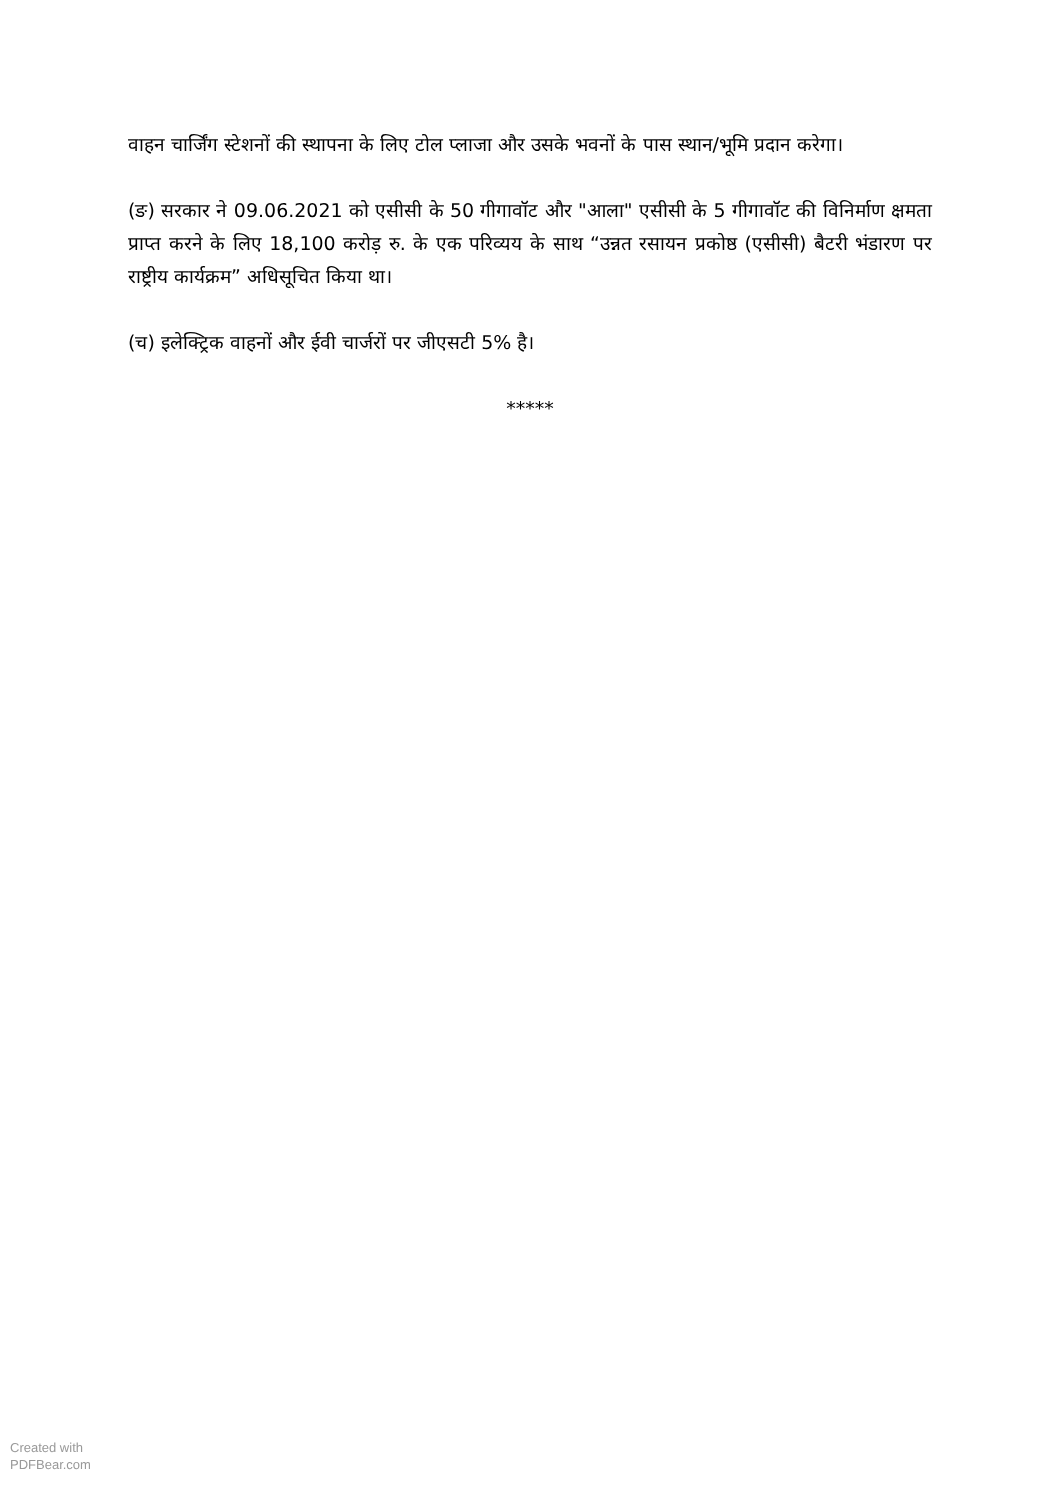वाहन चार्जिंग स्टेशनों की स्थापना के लिए टोल प्लाजा और उसके भवनों के पास स्थान/भूमि प्रदान करेगा।
(ङ) सरकार ने 09.06.2021 को एसीसी के 50 गीगावॉट और "आला" एसीसी के 5 गीगावॉट की विनिर्माण क्षमता प्राप्त करने के लिए 18,100 करोड़ रु. के एक परिव्यय के साथ “उन्नत रसायन प्रकोष्ठ (एसीसी) बैटरी भंडारण पर राष्ट्रीय कार्यक्रम” अधिसूचित किया था।
(च) इलेक्ट्रिक वाहनों और ईवी चार्जरों पर जीएसटी 5% है।
*****
Created with
PDFBear.com